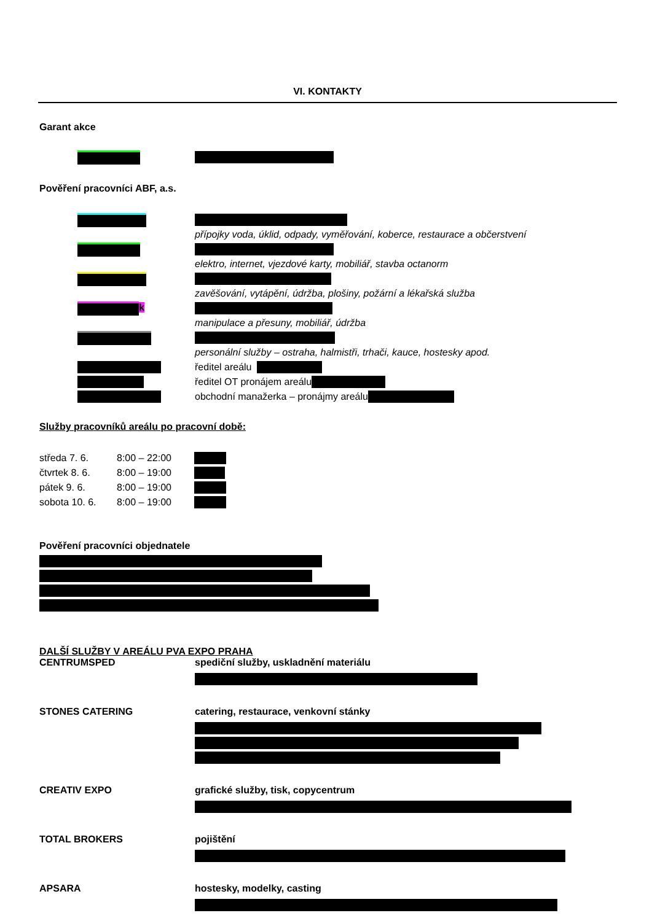VI. KONTAKTY
Garant akce
Pověření pracovníci ABF, a.s.
přípojky voda, úklid, odpady, vyměřování, koberce, restaurace a občerstvení
elektro, internet, vjezdové karty, mobiliář, stavba octanorm
zavěšování, vytápění, údržba, plošiny, požární a lékařská služba
k
manipulace a přesuny, mobiliář, údržba
personální služby – ostraha, halmistři, trhači, kauce, hostesky apod.
ředitel areálu
ředitel OT pronájem areálu
obchodní manažerka – pronájmy areálu
Služby pracovníků areálu po pracovní době:
středa 7. 6. 8:00 – 22:00
čtvrtek 8. 6. 8:00 – 19:00
pátek 9. 6. 8:00 – 19:00
sobota 10. 6. 8:00 – 19:00
Pověření pracovníci objednatele
DALŠÍ SLUŽBY V AREÁLU PVA EXPO PRAHA
CENTRUMSPED spediční služby, uskladnění materiálu
STONES CATERING catering, restaurace, venkovní stánky
CREATIV EXPO grafické služby, tisk, copycentrum
TOTAL BROKERS pojištění
APSARA hostesky, modelky, casting